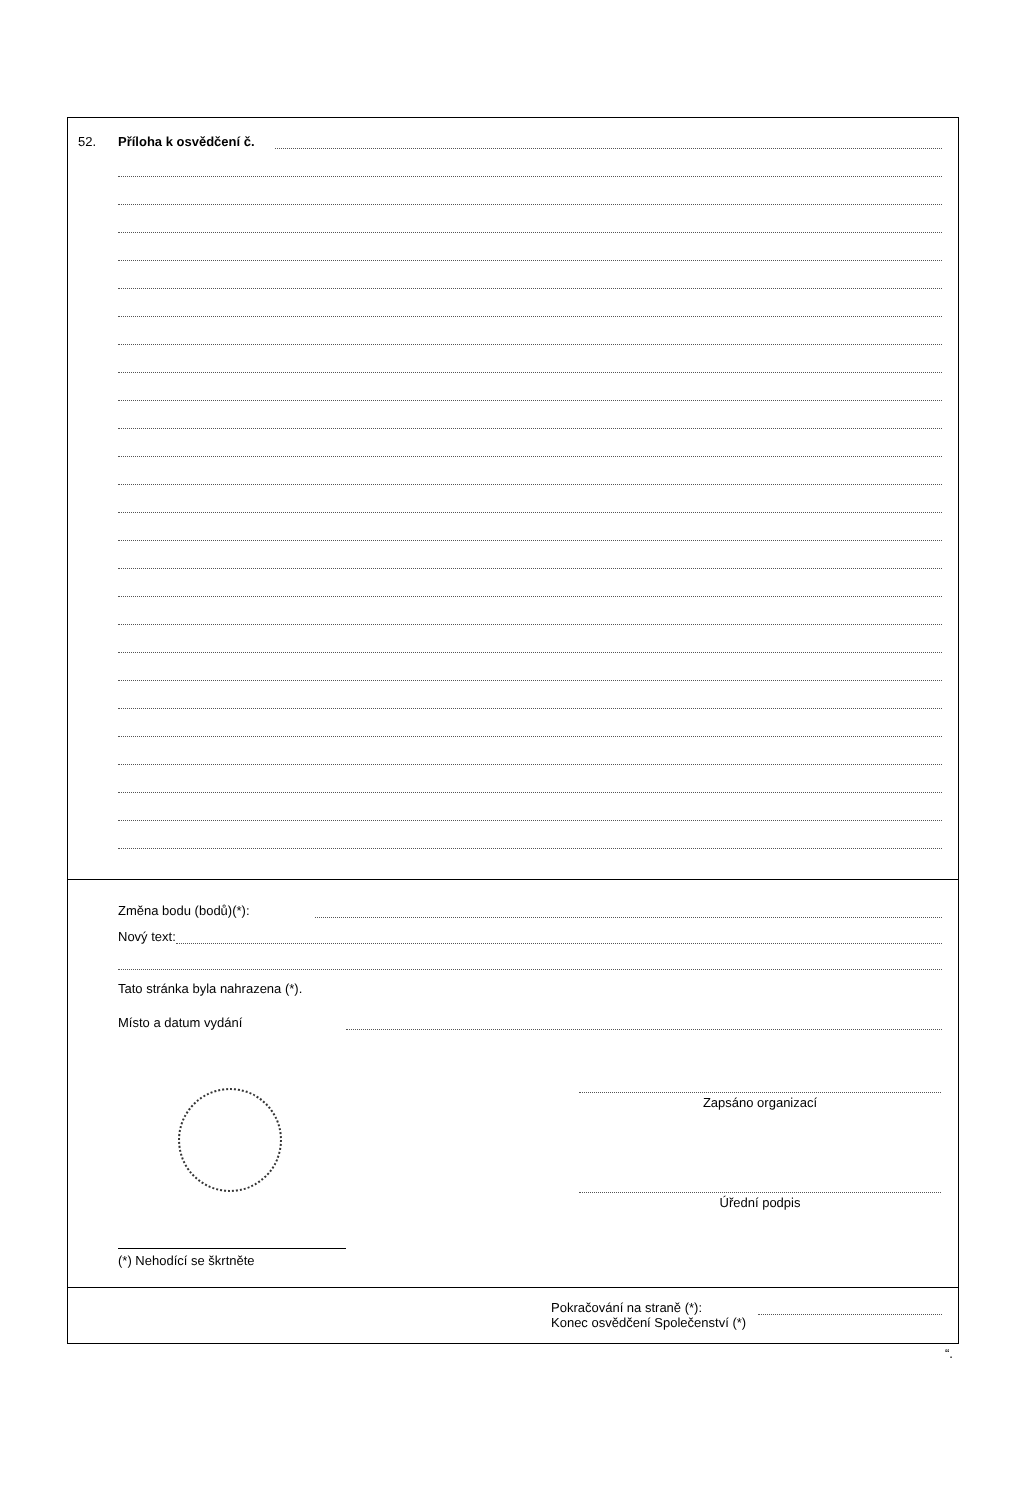52. Příloha k osvědčení č.
Změna bodu (bodů)(*):
Nový text:
Tato stránka byla nahrazena (*).
Místo a datum vydání
Zapsáno organizací
Úřední podpis
(*) Nehodící se škrtněte
Pokračování na straně (*):
Konec osvědčení Společenství (*)
“.